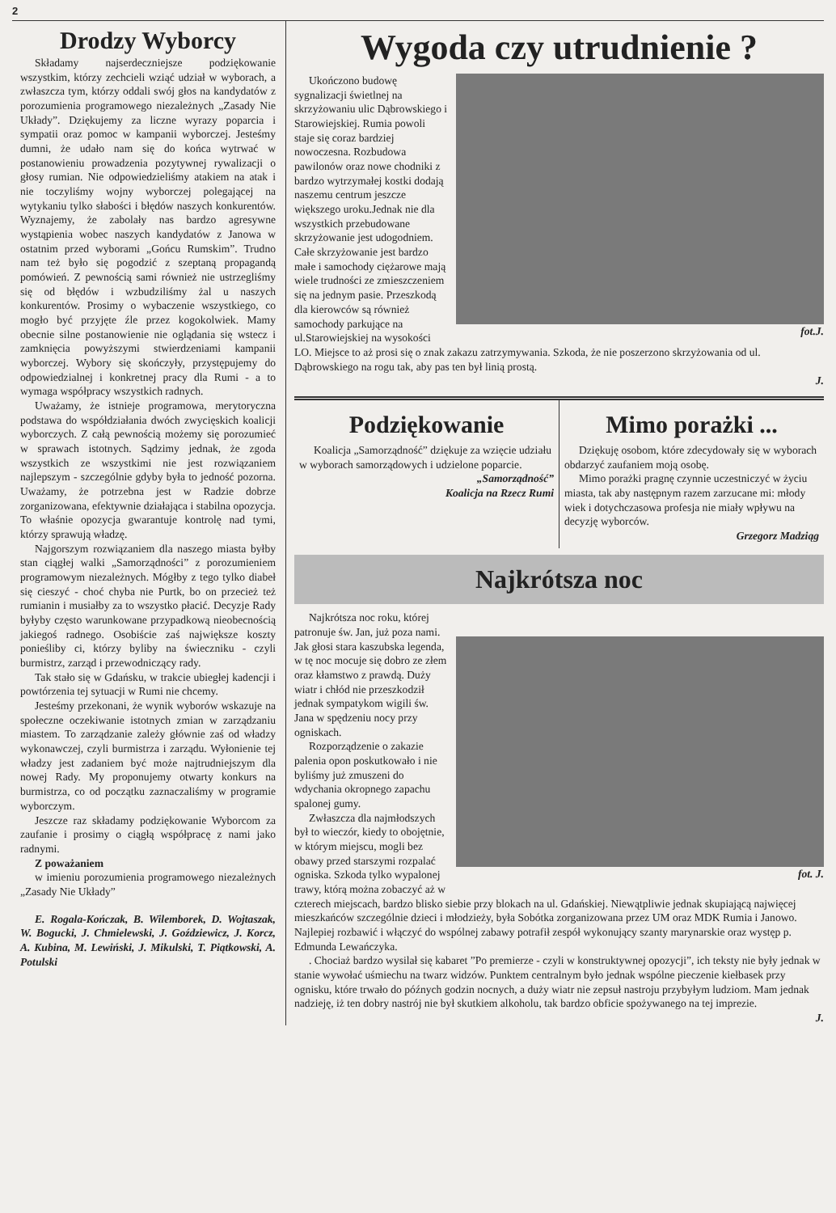2
Drodzy Wyborcy
Składamy najserdeczniejsze podziękowanie wszystkim, którzy zechcieli wziąć udział w wyborach, a zwłaszcza tym, którzy oddali swój głos na kandydatów z porozumienia programowego niezależnych „Zasady Nie Układy”. Dziękujemy za liczne wyrazy poparcia i sympatii oraz pomoc w kampanii wyborczej. Jesteśmy dumni, że udało nam się do końca wytrwać w postanowieniu prowadzenia pozytywnej rywalizacji o głosy rumian. Nie odpowiedzieliśmy atakiem na atak i nie toczyliśmy wojny wyborczej polegającej na wytykaniu tylko słabości i błędów naszych konkurentów. Wyznajemy, że zabolały nas bardzo agresywne wystąpienia wobec naszych kandydatów z Janowa w ostatnim przed wyborami „Gońcu Rumskim”. Trudno nam też było się pogodzić z szeptaną propagandą pomówień. Z pewnością sami również nie ustrzegliśmy się od błędów i wzbudziliśmy żal u naszych konkurentów. Prosimy o wybaczenie wszystkiego, co mogło być przyjęte źle przez kogokolwiek. Mamy obecnie silne postanowienie nie oglądania się wstecz i zamknięcia powyższymi stwierdzeniami kampanii wyborczej. Wybory się skończyły, przystępujemy do odpowiedzialnej i konkretnej pracy dla Rumi - a to wymaga współpracy wszystkich radnych.
Uważamy, że istnieje programowa, merytoryczna podstawa do współdziałania dwóch zwycięskich koalicji wyborczych. Z całą pewnością możemy się porozumieć w sprawach istotnych. Sądzimy jednak, że zgoda wszystkich ze wszystkimi nie jest rozwiązaniem najlepszym - szczególnie gdyby była to jedność pozorna. Uważamy, że potrzebna jest w Radzie dobrze zorganizowana, efektywnie działająca i stabilna opozycja. To właśnie opozycja gwarantuje kontrolę nad tymi, którzy sprawują władzę.
Najgorszym rozwiązaniem dla naszego miasta byłby stan ciągłej walki „Samorządności” z porozumieniem programowym niezależnych. Mógłby z tego tylko diabeł się cieszyć - choć chyba nie Purtk, bo on przecież też rumianin i musiałby za to wszystko płacić. Decyzje Rady byłyby często warunkowane przypadkową nieobecnością jakiegoś radnego. Osobiście zaś największe koszty ponieśliby ci, którzy byliby na świeczniku - czyli burmistrz, zarząd i przewodniczący rady.
Tak stało się w Gdańsku, w trakcie ubiegłej kadencji i powtórzenia tej sytuacji w Rumi nie chcemy.
Jesteśmy przekonani, że wynik wyborów wskazuje na społeczne oczekiwanie istotnych zmian w zarządzaniu miastem. To zarządzanie zależy głównie zaś od władzy wykonawczej, czyli burmistrza i zarządu. Wyłonienie tej władzy jest zadaniem być może najtrudniejszym dla nowej Rady. My proponujemy otwarty konkurs na burmistrza, co od początku zaznaczaliśmy w programie wyborczym.
Jeszcze raz składamy podziękowanie Wyborcom za zaufanie i prosimy o ciągłą współpracę z nami jako radnymi.
Z poważaniem
w imieniu porozumienia programowego niezależnych „Zasady Nie Układy”
E. Rogala-Kończak, B. Wilemborek, D. Wojtaszak, W. Bogucki, J. Chmielewski, J. Goździewicz, J. Korcz, A. Kubina, M. Lewiński, J. Mikulski, T. Piątkowski, A. Potulski
Wygoda czy utrudnienie ?
fot.J.
Ukończono budowę sygnalizacji świetlnej na skrzyżowaniu ulic Dąbrowskiego i Starowiejskiej. Rumia powoli staje się coraz bardziej nowoczesna. Rozbudowa pawilonów oraz nowe chodniki z bardzo wytrzymałej kostki dodają naszemu centrum jeszcze większego uroku.Jednak nie dla wszystkich przebudowane skrzyżowanie jest udogodniem. Całe skrzyżowanie jest bardzo małe i samochody ciężarowe mają wiele trudności ze zmieszczeniem się na jednym pasie. Przeszkodą dla kierowców są również samochody parkujące na ul.Starowiejskiej na wysokości LO. Miejsce to aż prosi się o znak zakazu zatrzymywania. Szkoda, że nie poszerzono skrzyżowania od ul. Dąbrowskiego na rogu tak, aby pas ten był linią prostą.
J.
Podziękowanie
Koalicja „Samorządność” dziękuje za wzięcie udziału w wyborach samorządowych i udzielone poparcie.
„Samorządność”
Koalicja na Rzecz Rumi
Mimo porażki ...
Dziękuję osobom, które zdecydowały się w wyborach obdarzyć zaufaniem moją osobę.
Mimo porażki pragnę czynnie uczestniczyć w życiu miasta, tak aby następnym razem zarzucane mi: młody wiek i dotychczasowa profesja nie miały wpływu na decyzję wyborców.
Grzegorz Madziąg
Najkrótsza noc
fot. J.
Najkrótsza noc roku, której patronuje św. Jan, już poza nami. Jak głosi stara kaszubska legenda, w tę noc mocuje się dobro ze złem oraz kłamstwo z prawdą. Duży wiatr i chłód nie przeszkodził jednak sympatykom wigili św. Jana w spędzeniu nocy przy ogniskach.
Rozporządzenie o zakazie palenia opon poskutkowało i nie byliśmy już zmuszeni do wdychania okropnego zapachu spalonej gumy.
Zwłaszcza dla najmłodszych był to wieczór, kiedy to obojętnie, w którym miejscu, mogli bez obawy przed starszymi rozpalać ogniska. Szkoda tylko wypalonej trawy, którą można zobaczyć aż w czterech miejscach, bardzo blisko siebie przy blokach na ul. Gdańskiej. Niewątpliwie jednak skupiającą najwięcej mieszkańców szczególnie dzieci i młodzieży, była Sobótka zorganizowana przez UM oraz MDK Rumia i Janowo. Najlepiej rozbawić i włączyć do wspólnej zabawy potrafił zespół wykonujący szanty marynarskie oraz występ p. Edmunda Lewańczyka.
. Chociaż bardzo wysilał się kabaret ”Po premierze - czyli w konstruktywnej opozycji”, ich teksty nie były jednak w stanie wywołać uśmiechu na twarz widzów. Punktem centralnym było jednak wspólne pieczenie kiełbasek przy ognisku, które trwało do późnych godzin nocnych, a duży wiatr nie zepsuł nastroju przybyłym ludziom. Mam jednak nadzieję, iż ten dobry nastrój nie był skutkiem alkoholu, tak bardzo obficie spożywanego na tej imprezie.
J.